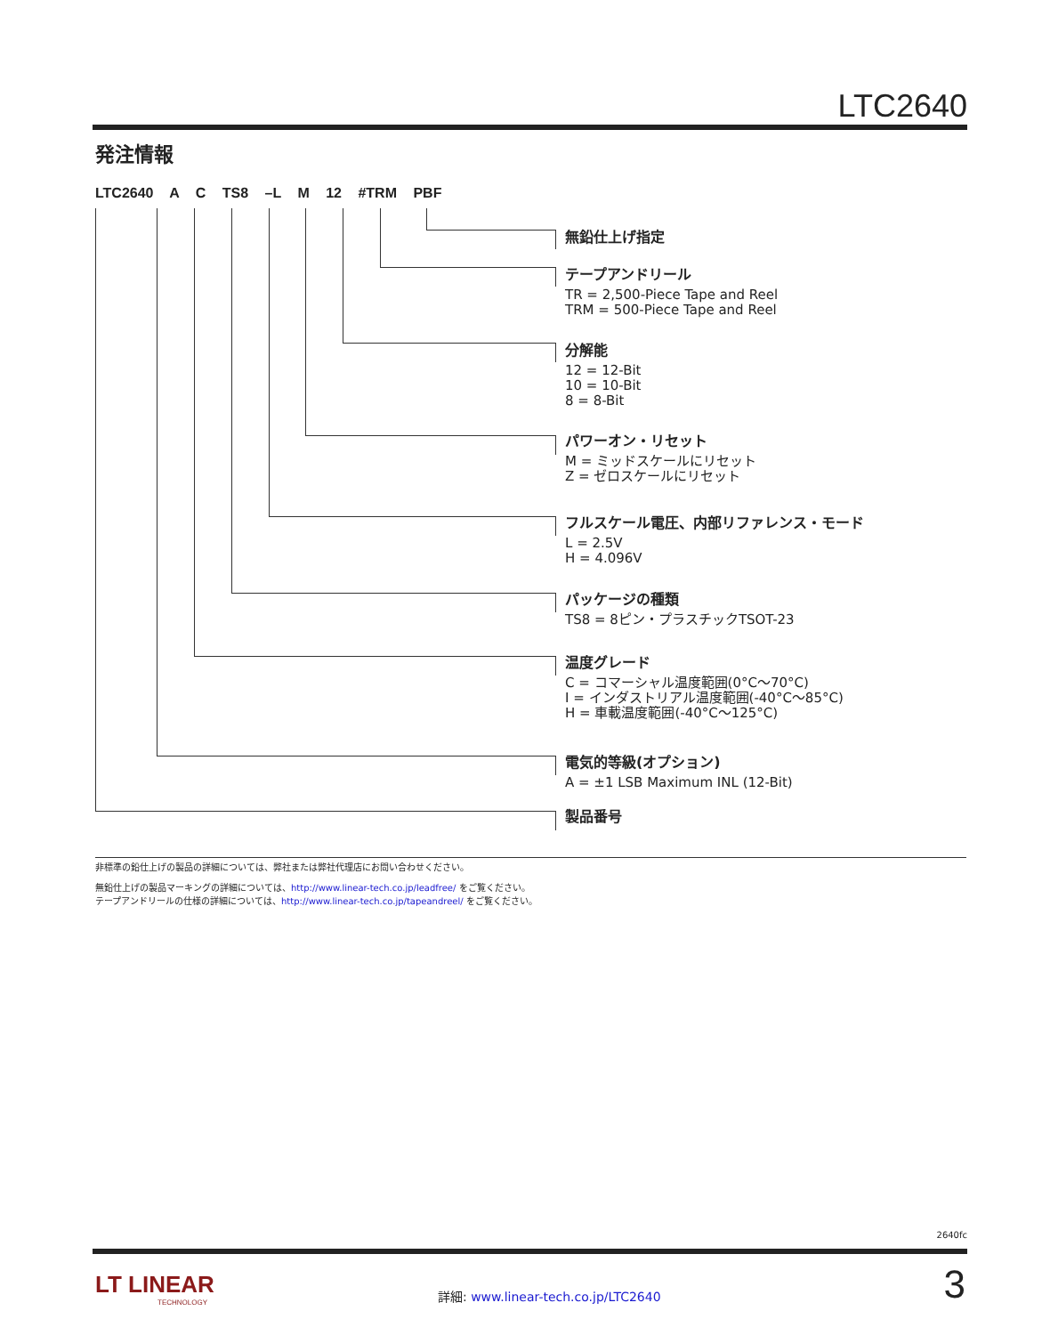LTC2640
発注情報
LTC2640 A C TS8 –L M 12 #TRM PBF
無鉛仕上げ指定
テープアンドリール
TR = 2,500-Piece Tape and Reel
TRM = 500-Piece Tape and Reel
分解能
12 = 12-Bit
10 = 10-Bit
8 = 8-Bit
パワーオン・リセット
M = ミッドスケールにリセット
Z = ゼロスケールにリセット
フルスケール電圧、内部リファレンス・モード
L = 2.5V
H = 4.096V
パッケージの種類
TS8 = 8ピン・プラスチックTSOT-23
温度グレード
C = コマーシャル温度範囲(0°C～70°C)
I = インダストリアル温度範囲(-40°C～85°C)
H = 車載温度範囲(-40°C～125°C)
電気的等級(オプション)
A = ±1 LSB Maximum INL (12-Bit)
製品番号
非標準の鉛仕上げの製品の詳細については、弊社または弊社代理店にお問い合わせください。
無鉛仕上げの製品マーキングの詳細については、http://www.linear-tech.co.jp/leadfree/ をご覧ください。
テープアンドリールの仕様の詳細については、http://www.linear-tech.co.jp/tapeandreel/ をご覧ください。
2640fc
LT LINEAR
TECHNOLOGY
詳細: www.linear-tech.co.jp/LTC2640
3